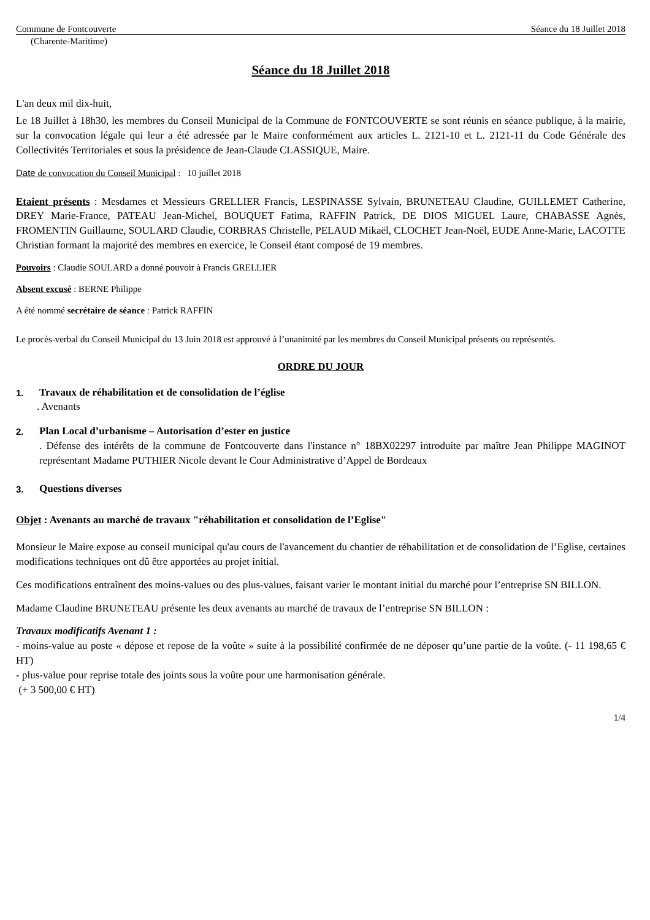Commune de Fontcouverte Séance du 18 Juillet 2018
(Charente-Maritime)
Séance du 18 Juillet 2018
L'an deux mil dix-huit,
Le 18 Juillet à 18h30, les membres du Conseil Municipal de la Commune de FONTCOUVERTE se sont réunis en séance publique, à la mairie, sur la convocation légale qui leur a été adressée par le Maire conformément aux articles L. 2121-10 et L. 2121-11 du Code Générale des Collectivités Territoriales et sous la présidence de Jean-Claude CLASSIQUE, Maire.
Date de convocation du Conseil Municipal : 10 juillet 2018
Etaient présents : Mesdames et Messieurs GRELLIER Francis, LESPINASSE Sylvain, BRUNETEAU Claudine, GUILLEMET Catherine, DREY Marie-France, PATEAU Jean-Michel, BOUQUET Fatima, RAFFIN Patrick, DE DIOS MIGUEL Laure, CHABASSE Agnès, FROMENTIN Guillaume, SOULARD Claudie, CORBRAS Christelle, PELAUD Mikaël, CLOCHET Jean-Noël, EUDE Anne-Marie, LACOTTE Christian formant la majorité des membres en exercice, le Conseil étant composé de 19 membres.
Pouvoirs : Claudie SOULARD a donné pouvoir à Francis GRELLIER
Absent excusé : BERNE Philippe
A été nommé secrétaire de séance : Patrick RAFFIN
Le procès-verbal du Conseil Municipal du 13 Juin 2018 est approuvé à l’unanimité par les membres du Conseil Municipal présents ou représentés.
ORDRE DU JOUR
1. Travaux de réhabilitation et de consolidation de l’église
. Avenants
2. Plan Local d’urbanisme – Autorisation d’ester en justice
. Défense des intérêts de la commune de Fontcouverte dans l'instance n° 18BX02297 introduite par maître Jean Philippe MAGINOT représentant Madame PUTHIER Nicole devant le Cour Administrative d’Appel de Bordeaux
3. Questions diverses
Objet : Avenants au marché de travaux "réhabilitation et consolidation de l’Eglise"
Monsieur le Maire expose au conseil municipal qu'au cours de l'avancement du chantier de réhabilitation et de consolidation de l’Eglise, certaines modifications techniques ont dû être apportées au projet initial.
Ces modifications entraînent des moins-values ou des plus-values, faisant varier le montant initial du marché pour l’entreprise SN BILLON.
Madame Claudine BRUNETEAU présente les deux avenants au marché de travaux de l’entreprise SN BILLON :
Travaux modificatifs Avenant 1 :
- moins-value au poste « dépose et repose de la voûte » suite à la possibilité confirmée de ne déposer qu’une partie de la voûte. (- 11 198,65 € HT)
- plus-value pour reprise totale des joints sous la voûte pour une harmonisation générale.
(+ 3 500,00 € HT)
1/4